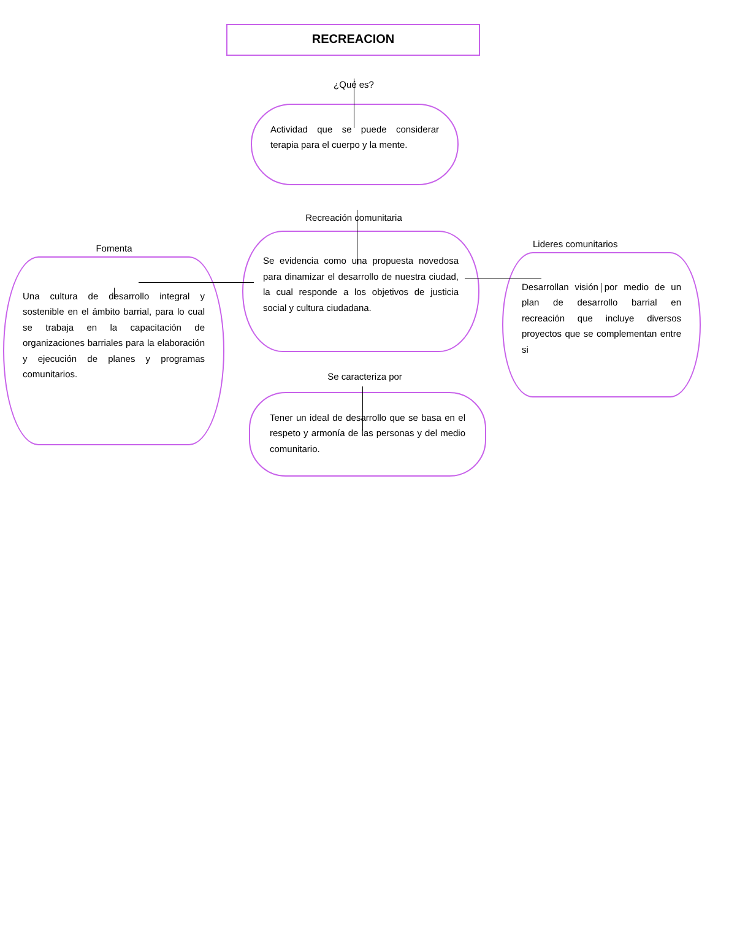RECREACION
¿Qué es?
Actividad que se puede considerar terapia para el cuerpo y la mente.
Recreación comunitaria
Fomenta
Una cultura de desarrollo integral y sostenible en el ámbito barrial, para lo cual se trabaja en la capacitación de organizaciones barriales para la elaboración y ejecución de planes y programas comunitarios.
Se evidencia como una propuesta novedosa para dinamizar el desarrollo de nuestra ciudad, la cual responde a los objetivos de justicia social y cultura ciudadana.
Se caracteriza por
Tener un ideal de desarrollo que se basa en el respeto y armonía de las personas y del medio comunitario.
Lideres comunitarios
Desarrollan visión por medio de un plan de desarrollo barrial en recreación que incluye diversos proyectos que se complementan entre si